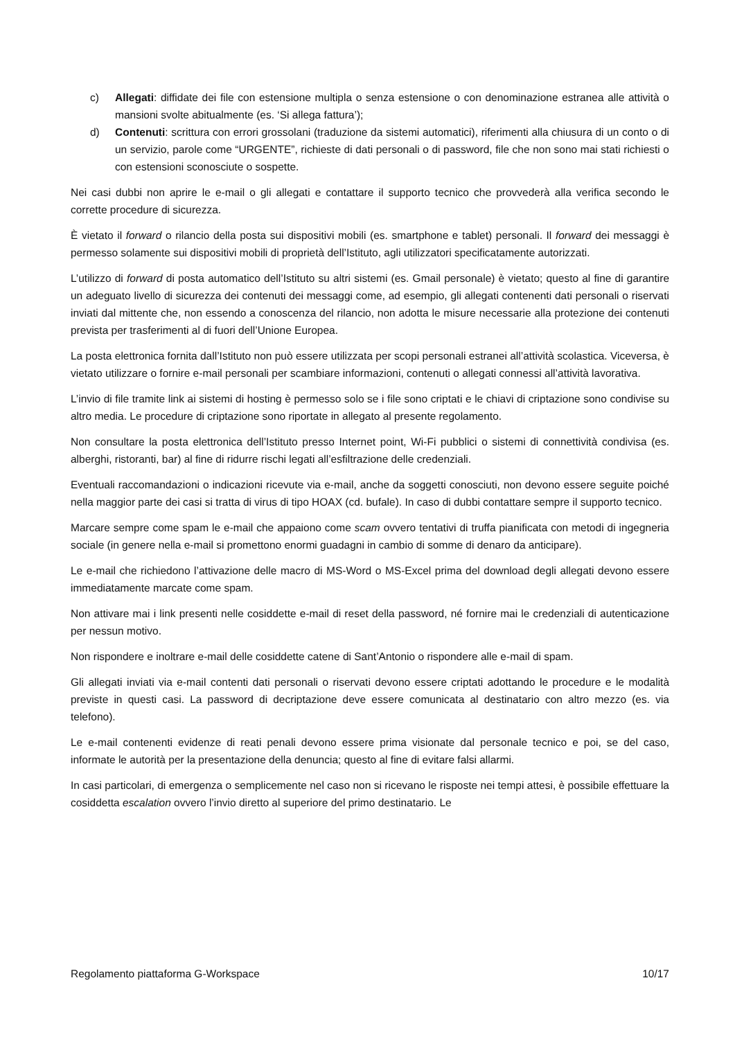c) Allegati: diffidate dei file con estensione multipla o senza estensione o con denominazione estranea alle attività o mansioni svolte abitualmente (es. ‘Si allega fattura’);
d) Contenuti: scrittura con errori grossolani (traduzione da sistemi automatici), riferimenti alla chiusura di un conto o di un servizio, parole come “URGENTE”, richieste di dati personali o di password, file che non sono mai stati richiesti o con estensioni sconosciute o sospette.
Nei casi dubbi non aprire le e-mail o gli allegati e contattare il supporto tecnico che provvederà alla verifica secondo le corrette procedure di sicurezza.
È vietato il forward o rilancio della posta sui dispositivi mobili (es. smartphone e tablet) personali. Il forward dei messaggi è permesso solamente sui dispositivi mobili di proprietà dell’Istituto, agli utilizzatori specificatamente autorizzati.
L’utilizzo di forward di posta automatico dell’Istituto su altri sistemi (es. Gmail personale) è vietato; questo al fine di garantire un adeguato livello di sicurezza dei contenuti dei messaggi come, ad esempio, gli allegati contenenti dati personali o riservati inviati dal mittente che, non essendo a conoscenza del rilancio, non adotta le misure necessarie alla protezione dei contenuti prevista per trasferimenti al di fuori dell’Unione Europea.
La posta elettronica fornita dall’Istituto non può essere utilizzata per scopi personali estranei all’attività scolastica. Viceversa, è vietato utilizzare o fornire e-mail personali per scambiare informazioni, contenuti o allegati connessi all’attività lavorativa.
L’invio di file tramite link ai sistemi di hosting è permesso solo se i file sono criptati e le chiavi di criptazione sono condivise su altro media. Le procedure di criptazione sono riportate in allegato al presente regolamento.
Non consultare la posta elettronica dell’Istituto presso Internet point, Wi-Fi pubblici o sistemi di connettività condivisa (es. alberghi, ristoranti, bar) al fine di ridurre rischi legati all’esfiltrazione delle credenziali.
Eventuali raccomandazioni o indicazioni ricevute via e-mail, anche da soggetti conosciuti, non devono essere seguite poiché nella maggior parte dei casi si tratta di virus di tipo HOAX (cd. bufale). In caso di dubbi contattare sempre il supporto tecnico.
Marcare sempre come spam le e-mail che appaiono come scam ovvero tentativi di truffa pianificata con metodi di ingegneria sociale (in genere nella e-mail si promettono enormi guadagni in cambio di somme di denaro da anticipare).
Le e-mail che richiedono l’attivazione delle macro di MS-Word o MS-Excel prima del download degli allegati devono essere immediatamente marcate come spam.
Non attivare mai i link presenti nelle cosiddette e-mail di reset della password, né fornire mai le credenziali di autenticazione per nessun motivo.
Non rispondere e inoltrare e-mail delle cosiddette catene di Sant’Antonio o rispondere alle e-mail di spam.
Gli allegati inviati via e-mail contenti dati personali o riservati devono essere criptati adottando le procedure e le modalità previste in questi casi. La password di decriptazione deve essere comunicata al destinatario con altro mezzo (es. via telefono).
Le e-mail contenenti evidenze di reati penali devono essere prima visionate dal personale tecnico e poi, se del caso, informate le autorità per la presentazione della denuncia; questo al fine di evitare falsi allarmi.
In casi particolari, di emergenza o semplicemente nel caso non si ricevano le risposte nei tempi attesi, è possibile effettuare la cosiddetta escalation ovvero l’invio diretto al superiore del primo destinatario. Le
Regolamento piattaforma G-Workspace 10/17